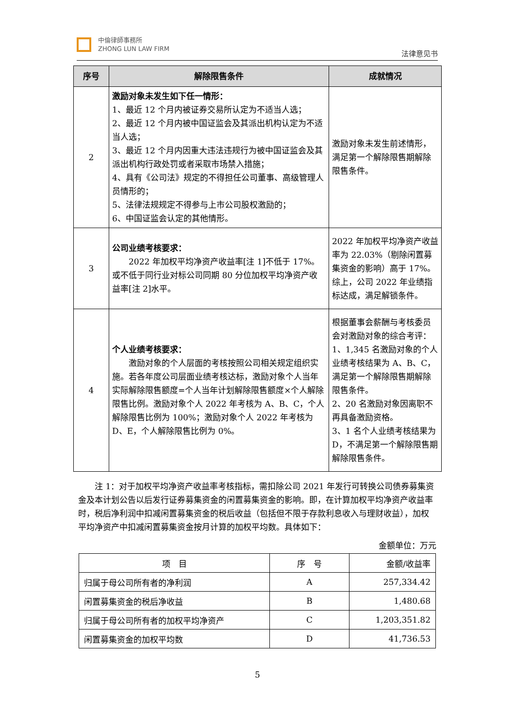中倫律師事務所
ZHONG LUN LAW FIRM
法律意见书
| 序号 | 解除限售条件 | 成就情况 |
| --- | --- | --- |
| 2 | 激励对象未发生如下任一情形： 1、最近 12 个月内被证券交易所认定为不适当人选； 2、最近 12 个月内被中国证监会及其派出机构认定为不适当人选； 3、最近 12 个月内因重大违法违规行为被中国证监会及其派出机构行政处罚或者采取市场禁入措施； 4、具有《公司法》规定的不得担任公司董事、高级管理人员情形的； 5、法律法规规定不得参与上市公司股权激励的； 6、中国证监会认定的其他情形。 | 激励对象未发生前述情形，满足第一个解除限售期解除限售条件。 |
| 3 | 公司业绩考核要求： 2022 年加权平均净资产收益率[注 1]不低于 17%。或不低于同行业对标公司同期 80 分位加权平均净资产收益率[注 2]水平。 | 2022 年加权平均净资产收益率为 22.03%（剔除闲置募集资金的影响）高于 17%。综上，公司 2022 年业绩指标达成，满足解锁条件。 |
| 4 | 个人业绩考核要求： 激励对象的个人层面的考核按照公司相关规定组织实施。若各年度公司层面业绩考核达标，激励对象个人当年实际解除限售额度=个人当年计划解除限售额度×个人解除限售比例。激励对象个人 2022 年考核为 A、B、C，个人解除限售比例为 100%；激励对象个人 2022 年考核为 D、E，个人解除限售比例为 0%。 | 根据董事会薪酬与考核委员会对激励对象的综合考评： 1、1,345 名激励对象的个人业绩考核结果为 A、B、C，满足第一个解除限售期解除限售条件。 2、20 名激励对象因离职不再具备激励资格。 3、1 名个人业绩考核结果为 D，不满足第一个解除限售期解除限售条件。 |
注 1：对于加权平均净资产收益率考核指标，需扣除公司 2021 年发行可转换公司债券募集资金及本计划公告以后发行证券募集资金的闲置募集资金的影响。即，在计算加权平均净资产收益率时，税后净利润中扣减闲置募集资金的税后收益（包括但不限于存款利息收入与理财收益），加权平均净资产中扣减闲置募集资金按月计算的加权平均数。具体如下：
金额单位：万元
| 项 目 | 序 号 | 金额/收益率 |
| 归属于母公司所有者的净利润 | A | 257,334.42 |
| 闲置募集资金的税后净收益 | B | 1,480.68 |
| 归属于母公司所有者的加权平均净资产 | C | 1,203,351.82 |
| 闲置募集资金的加权平均数 | D | 41,736.53 |
5